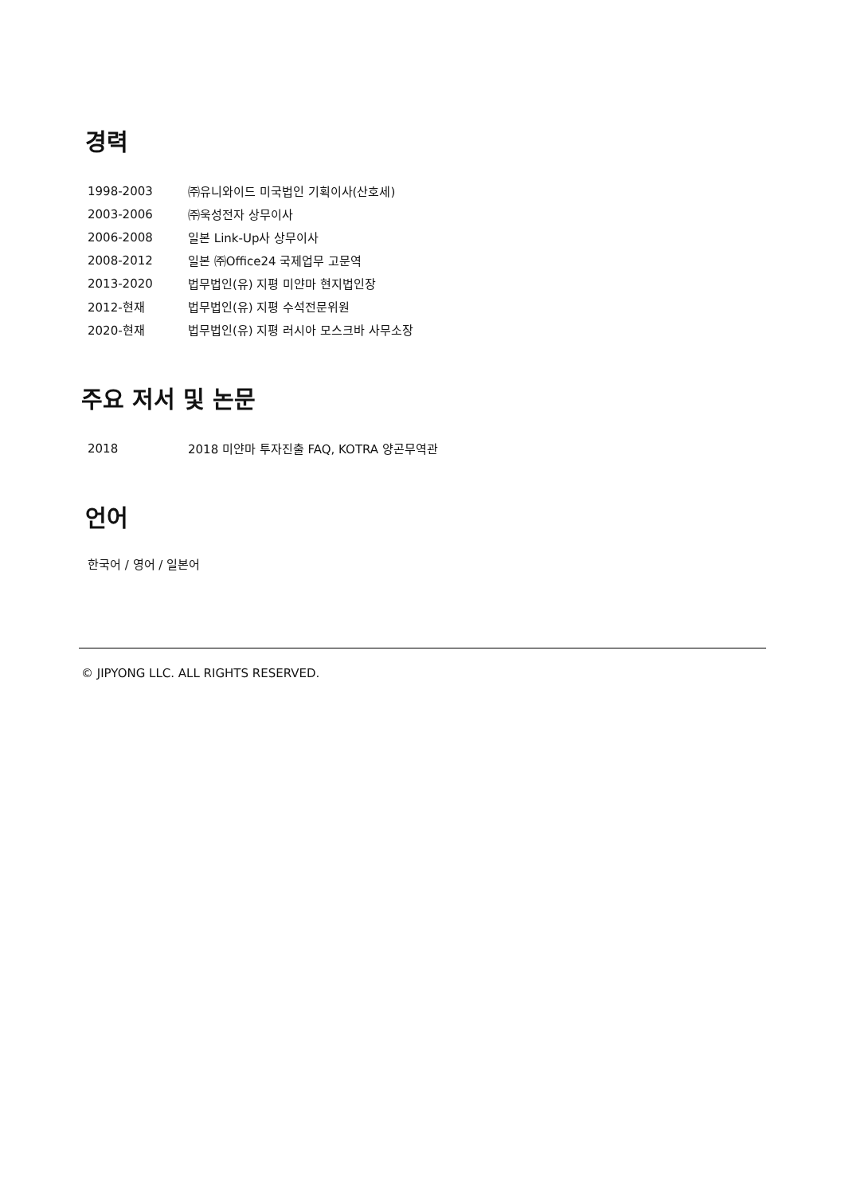경력
| 1998-2003 | ㈜유니와이드 미국법인 기획이사(산호세) |
| 2003-2006 | ㈜욱성전자 상무이사 |
| 2006-2008 | 일본 Link-Up사 상무이사 |
| 2008-2012 | 일본 ㈜Office24 국제업무 고문역 |
| 2013-2020 | 법무법인(유) 지평 미얀마 현지법인장 |
| 2012-현재 | 법무법인(유) 지평 수석전문위원 |
| 2020-현재 | 법무법인(유) 지평 러시아 모스크바 사무소장 |
주요 저서 및 논문
| 2018 | 2018 미얀마 투자진출 FAQ, KOTRA 양곤무역관 |
언어
한국어 / 영어 / 일본어
© JIPYONG LLC. ALL RIGHTS RESERVED.